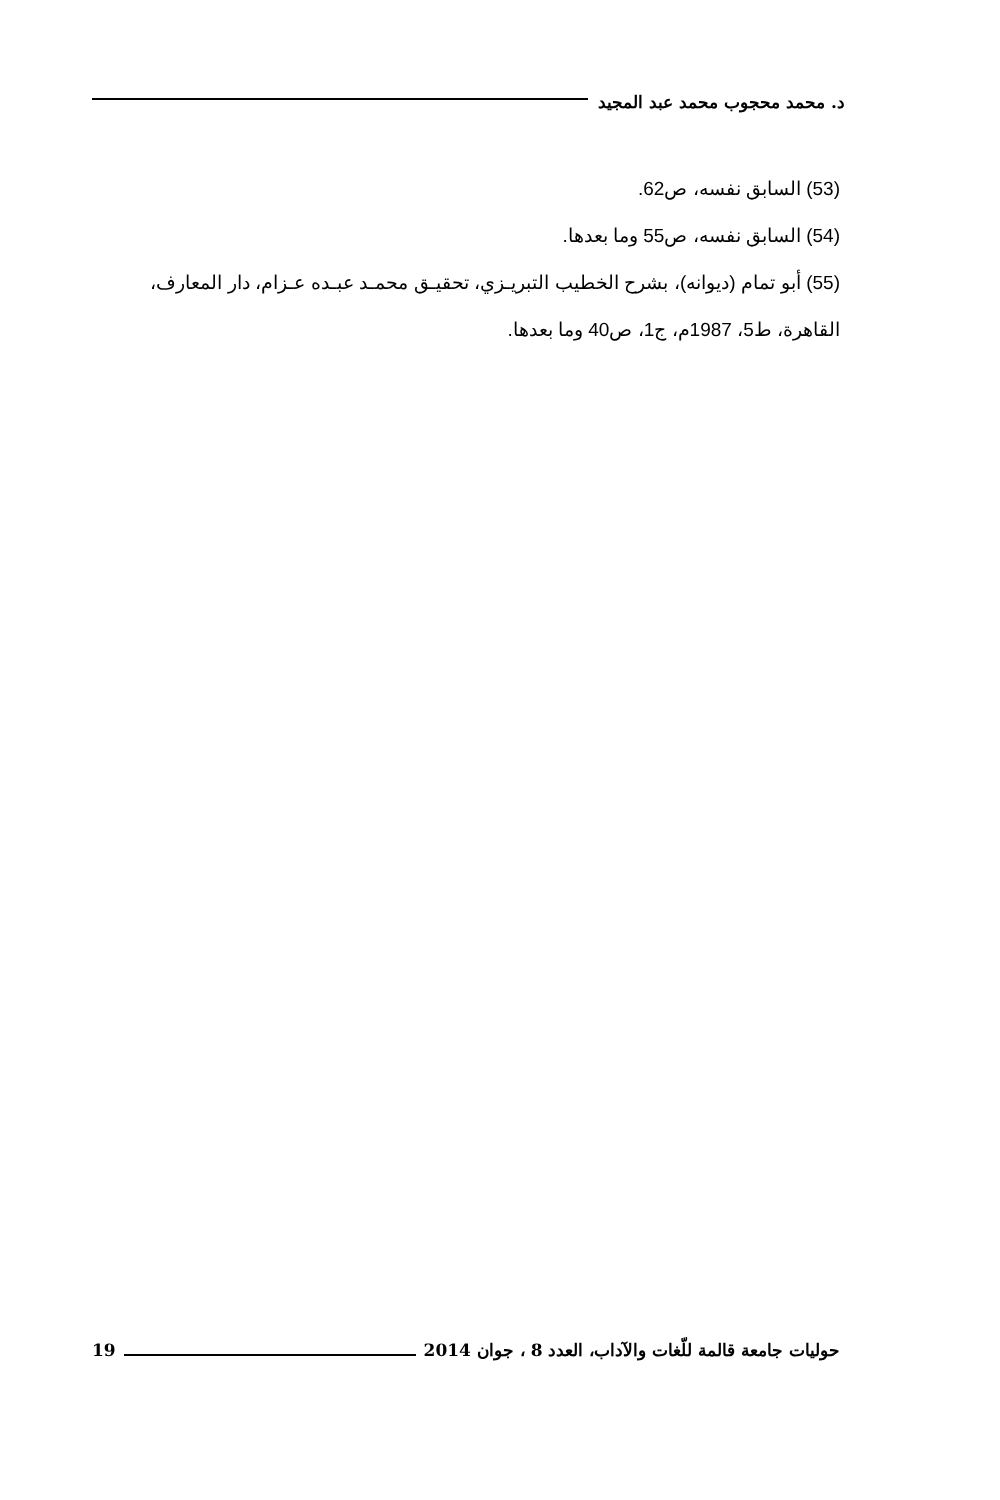د. محمد محجوب محمد عبد المجيد
(53) السابق نفسه، ص62.
(54) السابق نفسه، ص55 وما بعدها.
(55) أبو تمام (ديوانه)، بشرح الخطيب التبريـزي، تحقيـق محمـد عبـده عـزام، دار المعارف، القاهرة، ط5، 1987م، ج1، ص40 وما بعدها.
حوليات جامعة قالمة للّغات والآداب، العدد 8 ، جوان 2014 19